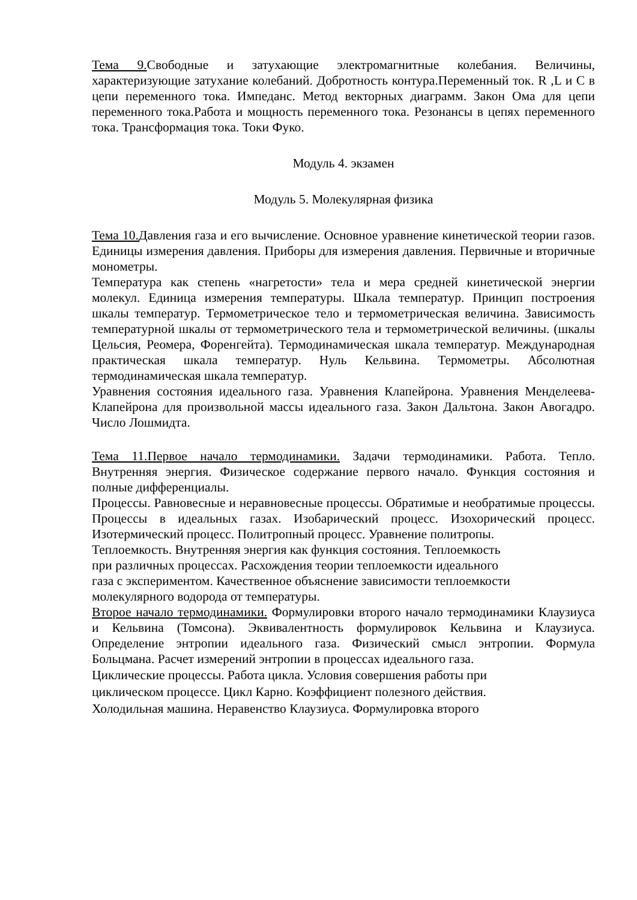Тема 9. Свободные и затухающие электромагнитные колебания. Величины, характеризующие затухание колебаний. Добротность контура.Переменный ток. R ,L и C в цепи переменного тока. Импеданс. Метод векторных диаграмм. Закон Ома для цепи переменного тока.Работа и мощность переменного тока. Резонансы в цепях переменного тока. Трансформация тока. Токи Фуко.
Модуль 4. экзамен
Модуль 5. Молекулярная физика
Тема 10. Давления газа и его вычисление. Основное уравнение кинетической теории газов. Единицы измерения давления. Приборы для измерения давления. Первичные и вторичные монометры.
Температура как степень «нагретости» тела и мера средней кинетической энергии молекул. Единица измерения температуры. Шкала температур. Принцип построения шкалы температур. Термометрическое тело и термометрическая величина. Зависимость температурной шкалы от термометрического тела и термометрической величины. (шкалы Цельсия, Реомера, Форенгейта). Термодинамическая шкала температур. Международная практическая шкала температур. Нуль Кельвина. Термометры. Абсолютная термодинамическая шкала температур.
Уравнения состояния идеального газа. Уравнения Клапейрона. Уравнения Менделеева-Клапейрона для произвольной массы идеального газа. Закон Дальтона. Закон Авогадро. Число Лошмидта.
Тема 11.Первое начало термодинамики. Задачи термодинамики. Работа. Тепло. Внутренняя энергия. Физическое содержание первого начало. Функция состояния и полные дифференциалы.
Процессы. Равновесные и неравновесные процессы. Обратимые и необратимые процессы. Процессы в идеальных газах. Изобарический процесс. Изохорический процесс. Изотермический процесс. Политропный процесс. Уравнение политропы.
Теплоемкость. Внутренняя энергия как функция состояния. Теплоемкость
при различных процессах. Расхождения теории теплоемкости идеального
газа с экспериментом. Качественное объяснение зависимости теплоемкости
молекулярного водорода от температуры.
Второе начало термодинамики. Формулировки второго начало термодинамики Клаузиуса и Кельвина (Томсона). Эквивалентность формулировок Кельвина и Клаузиуса. Определение энтропии идеального газа. Физический смысл энтропии. Формула Больцмана. Расчет измерений энтропии в процессах идеального газа.
Циклические процессы. Работа цикла. Условия совершения работы при
циклическом процессе. Цикл Карно. Коэффициент полезного действия.
Холодильная машина. Неравенство Клаузиуса. Формулировка второго